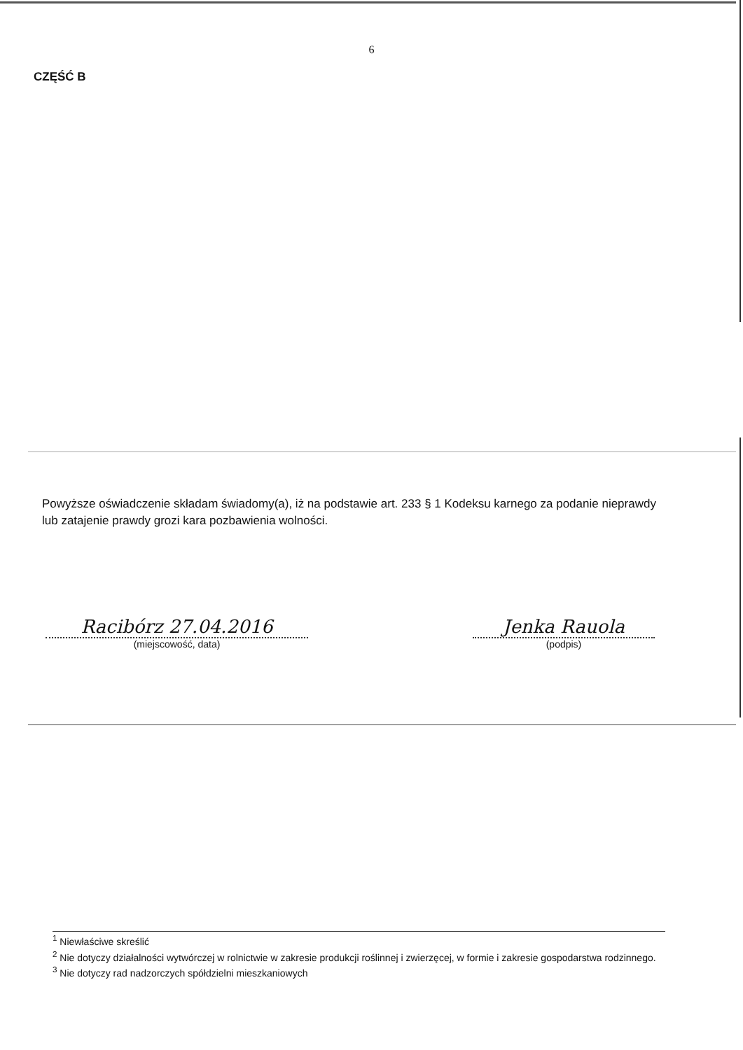6
CZĘŚĆ B
Powyższe oświadczenie składam świadomy(a), iż na podstawie art. 233 § 1 Kodeksu karnego za podanie nieprawdy lub zatajenie prawdy grozi kara pozbawienia wolności.
Racibórz 27.04.2016
(miejscowość, data)
Jenka Rauola
(podpis)
<sup>1</sup> Niewłaściwe skreślić
<sup>2</sup> Nie dotyczy działalności wytwórczej w rolnictwie w zakresie produkcji roślinnej i zwierzęcej, w formie i zakresie gospodarstwa rodzinnego.
<sup>3</sup> Nie dotyczy rad nadzorczych spółdzielni mieszkaniowych